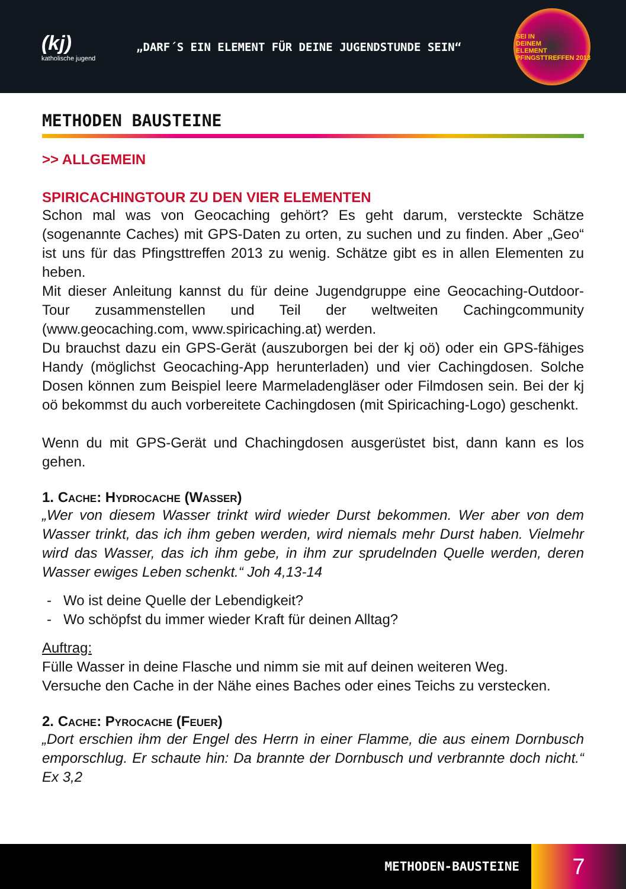(kj)
katholische jugend
„DARF´S EIN ELEMENT FÜR DEINE JUGENDSTUNDE SEIN“
SEI IN
DEINEM
ELEMENT
PFINGSTTREFFEN 2013
METHODEN BAUSTEINE
>> ALLGEMEIN
SPIRICACHINGTOUR ZU DEN VIER ELEMENTEN
Schon mal was von Geocaching gehört? Es geht darum, versteckte Schätze (sogenannte Caches) mit GPS-Daten zu orten, zu suchen und zu finden. Aber „Geo“ ist uns für das Pfingsttreffen 2013 zu wenig. Schätze gibt es in allen Elementen zu heben.
Mit dieser Anleitung kannst du für deine Jugendgruppe eine Geocaching-Outdoor-Tour zusammenstellen und Teil der weltweiten Cachingcommunity (www.geocaching.com, www.spiricaching.at) werden.
Du brauchst dazu ein GPS-Gerät (auszuborgen bei der kj oö) oder ein GPS-fähiges Handy (möglichst Geocaching-App herunterladen) und vier Cachingdosen. Solche Dosen können zum Beispiel leere Marmeladengläser oder Filmdosen sein. Bei der kj oö bekommst du auch vorbereitete Cachingdosen (mit Spiricaching-Logo) geschenkt.
Wenn du mit GPS-Gerät und Chachingdosen ausgerüstet bist, dann kann es los gehen.
1. Cache: Hydrocache (Wasser)
„Wer von diesem Wasser trinkt wird wieder Durst bekommen. Wer aber von dem Wasser trinkt, das ich ihm geben werden, wird niemals mehr Durst haben. Vielmehr wird das Wasser, das ich ihm gebe, in ihm zur sprudelnden Quelle werden, deren Wasser ewiges Leben schenkt.“ Joh 4,13-14
Wo ist deine Quelle der Lebendigkeit?
Wo schöpfst du immer wieder Kraft für deinen Alltag?
Auftrag:
Fülle Wasser in deine Flasche und nimm sie mit auf deinen weiteren Weg.
Versuche den Cache in der Nähe eines Baches oder eines Teichs zu verstecken.
2. Cache: Pyrocache (Feuer)
„Dort erschien ihm der Engel des Herrn in einer Flamme, die aus einem Dornbusch emporschlug. Er schaute hin: Da brannte der Dornbusch und verbrannte doch nicht.“ Ex 3,2
METHODEN-BAUSTEINE
7